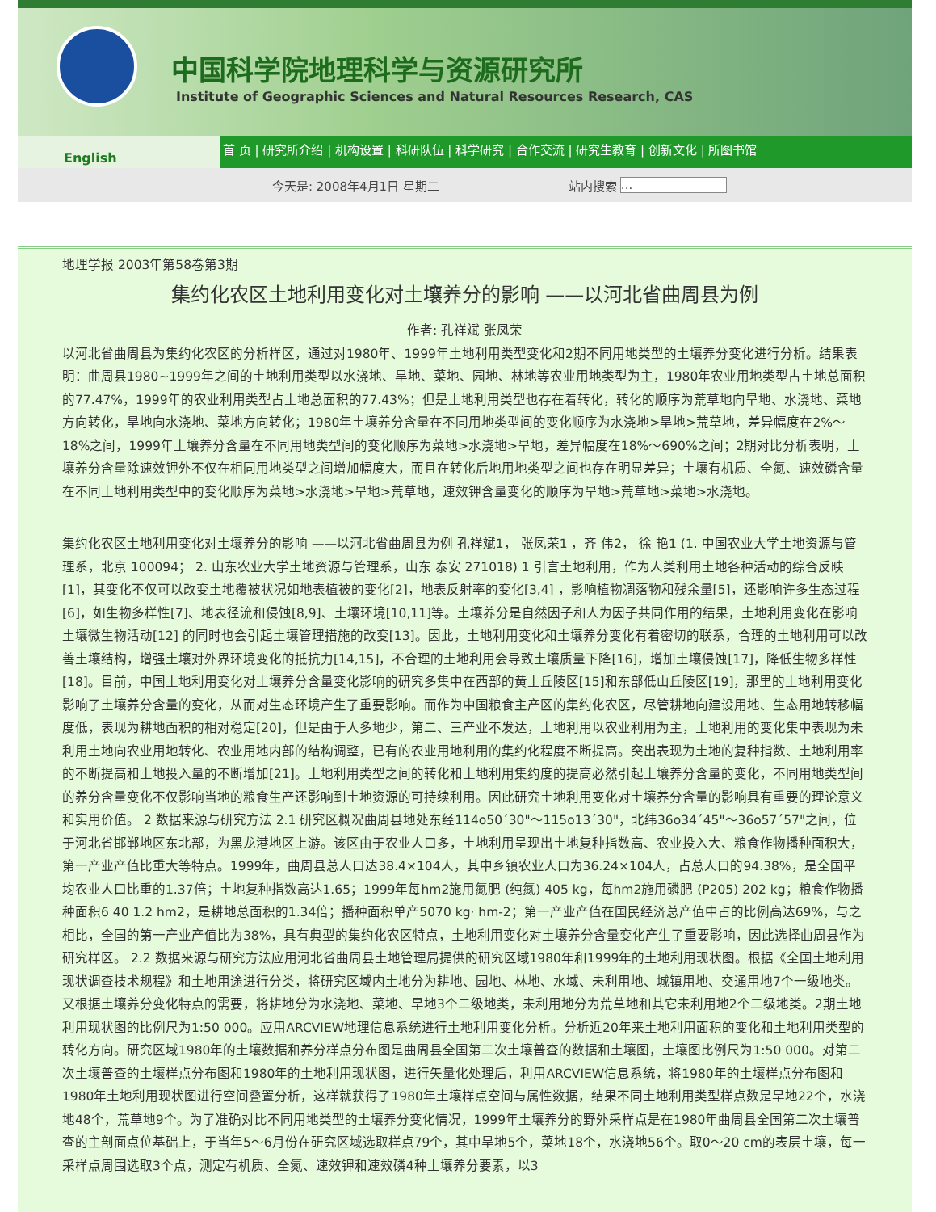中国科学院地理科学与资源研究所
Institute of Geographic Sciences and Natural Resources Research, CAS
English
首 页 | 研究所介绍 | 机构设置 | 科研队伍 | 科学研究 | 合作交流 | 研究生教育 | 创新文化 | 所图书馆
今天是: 2008年4月1日 星期二 站内搜索 ...
地理学报 2003年第58卷第3期
集约化农区土地利用变化对土壤养分的影响 ——以河北省曲周县为例
作者: 孔祥斌 张凤荣
以河北省曲周县为集约化农区的分析样区，通过对1980年、1999年土地利用类型变化和2期不同用地类型的土壤养分变化进行分析。结果表明：曲周县1980~1999年之间的土地利用类型以水浇地、旱地、菜地、园地、林地等农业用地类型为主，1980年农业用地类型占土地总面积的77.47%，1999年的农业利用类型占土地总面积的77.43%；但是土地利用类型也存在着转化，转化的顺序为荒草地向旱地、水浇地、菜地方向转化，旱地向水浇地、菜地方向转化；1980年土壤养分含量在不同用地类型间的变化顺序为水浇地>旱地>荒草地，差异幅度在2%～18%之间，1999年土壤养分含量在不同用地类型间的变化顺序为菜地>水浇地>旱地，差异幅度在18%～690%之间；2期对比分析表明，土壤养分含量除速效钾外不仅在相同用地类型之间增加幅度大，而且在转化后地用地类型之间也存在明显差异；土壤有机质、全氮、速效磷含量在不同土地利用类型中的变化顺序为菜地>水浇地>旱地>荒草地，速效钾含量变化的顺序为旱地>荒草地>菜地>水浇地。
集约化农区土地利用变化对土壤养分的影响 ——以河北省曲周县为例 孔祥斌1， 张凤荣1 ，齐 伟2， 徐 艳1 (1. 中国农业大学土地资源与管理系，北京 100094； 2. 山东农业大学土地资源与管理系，山东 泰安 271018) 1 引言土地利用，作为人类利用土地各种活动的综合反映[1]，其变化不仅可以改变土地覆被状况如地表植被的变化[2]，地表反射率的变化[3,4] ，影响植物凋落物和残余量[5]，还影响许多生态过程[6]，如生物多样性[7]、地表径流和侵蚀[8,9]、土壤环境[10,11]等。土壤养分是自然因子和人为因子共同作用的结果，土地利用变化在影响土壤微生物活动[12] 的同时也会引起土壤管理措施的改变[13]。因此，土地利用变化和土壤养分变化有着密切的联系，合理的土地利用可以改善土壤结构，增强土壤对外界环境变化的抵抗力[14,15]，不合理的土地利用会导致土壤质量下降[16]，增加土壤侵蚀[17]，降低生物多样性[18]。目前，中国土地利用变化对土壤养分含量变化影响的研究多集中在西部的黄土丘陵区[15]和东部低山丘陵区[19]，那里的土地利用变化影响了土壤养分含量的变化，从而对生态环境产生了重要影响。而作为中国粮食主产区的集约化农区，尽管耕地向建设用地、生态用地转移幅度低，表现为耕地面积的相对稳定[20]，但是由于人多地少，第二、三产业不发达，土地利用以农业利用为主，土地利用的变化集中表现为未利用土地向农业用地转化、农业用地内部的结构调整，已有的农业用地利用的集约化程度不断提高。突出表现为土地的复种指数、土地利用率的不断提高和土地投入量的不断增加[21]。土地利用类型之间的转化和土地利用集约度的提高必然引起土壤养分含量的变化，不同用地类型间的养分含量变化不仅影响当地的粮食生产还影响到土地资源的可持续利用。因此研究土地利用变化对土壤养分含量的影响具有重要的理论意义和实用价值。 2 数据来源与研究方法 2.1 研究区概况曲周县地处东经114o50´30"～115o13´30"，北纬36o34´45"～36o57´57"之间，位于河北省邯郸地区东北部，为黑龙港地区上游。该区由于农业人口多，土地利用呈现出土地复种指数高、农业投入大、粮食作物播种面积大，第一产业产值比重大等特点。1999年，曲周县总人口达38.4×104人，其中乡镇农业人口为36.24×104人，占总人口的94.38%，是全国平均农业人口比重的1.37倍；土地复种指数高达1.65；1999年每hm2施用氮肥 (纯氮) 405 kg，每hm2施用磷肥 (P205) 202 kg；粮食作物播种面积6 40 1.2 hm2，是耕地总面积的1.34倍；播种面积单产5070 kg· hm-2；第一产业产值在国民经济总产值中占的比例高达69%，与之相比，全国的第一产业产值比为38%，具有典型的集约化农区特点，土地利用变化对土壤养分含量变化产生了重要影响，因此选择曲周县作为研究样区。 2.2 数据来源与研究方法应用河北省曲周县土地管理局提供的研究区域1980年和1999年的土地利用现状图。根据《全国土地利用现状调查技术规程》和土地用途进行分类，将研究区域内土地分为耕地、园地、林地、水域、未利用地、城镇用地、交通用地7个一级地类。又根据土壤养分变化特点的需要，将耕地分为水浇地、菜地、旱地3个二级地类，未利用地分为荒草地和其它未利用地2个二级地类。2期土地利用现状图的比例尺为1:50 000。应用ARCVIEW地理信息系统进行土地利用变化分析。分析近20年来土地利用面积的变化和土地利用类型的转化方向。研究区域1980年的土壤数据和养分样点分布图是曲周县全国第二次土壤普查的数据和土壤图，土壤图比例尺为1:50 000。对第二次土壤普查的土壤样点分布图和1980年的土地利用现状图，进行矢量化处理后，利用ARCVIEW信息系统，将1980年的土壤样点分布图和1980年土地利用现状图进行空间叠置分析，这样就获得了1980年土壤样点空间与属性数据，结果不同土地利用类型样点数是旱地22个，水浇地48个，荒草地9个。为了准确对比不同用地类型的土壤养分变化情况，1999年土壤养分的野外采样点是在1980年曲周县全国第二次土壤普查的主剖面点位基础上，于当年5～6月份在研究区域选取样点79个，其中旱地5个，菜地18个，水浇地56个。取0～20 cm的表层土壤，每一采样点周围选取3个点，测定有机质、全氮、速效钾和速效磷4种土壤养分要素，以3